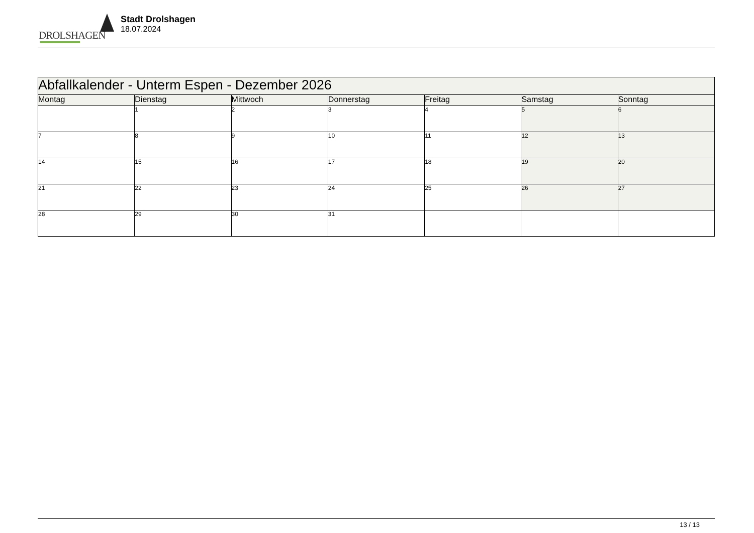DROLSHAGEN
Stadt Drolshagen
18.07.2024
| Abfallkalender - Unterm Espen - Dezember 2026 | | | | | | |
| --- | --- | --- | --- | --- | --- | --- |
| Montag | Dienstag | Mittwoch | Donnerstag | Freitag | Samstag | Sonntag |
| | 1 | 2 | 3 | 4 | 5 | 6 |
| 7 | 8 | 9 | 10 | 11 | 12 | 13 |
| 14 | 15 | 16 | 17 | 18 | 19 | 20 |
| 21 | 22 | 23 | 24 | 25 | 26 | 27 |
| 28 | 29 | 30 | 31 | | | |
13 / 13